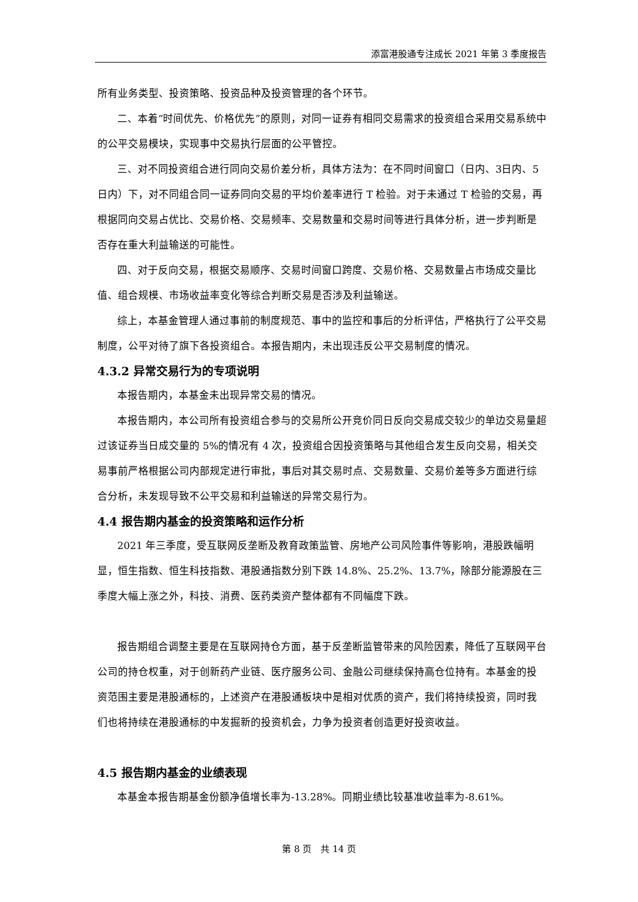添富港股通专注成长 2021 年第 3 季度报告
所有业务类型、投资策略、投资品种及投资管理的各个环节。
二、本着“时间优先、价格优先”的原则，对同一证券有相同交易需求的投资组合采用交易系统中的公平交易模块，实现事中交易执行层面的公平管控。
三、对不同投资组合进行同向交易价差分析，具体方法为：在不同时间窗口（日内、3日内、5 日内）下，对不同组合同一证券同向交易的平均价差率进行 T 检验。对于未通过 T 检验的交易，再根据同向交易占优比、交易价格、交易频率、交易数量和交易时间等进行具体分析，进一步判断是否存在重大利益输送的可能性。
四、对于反向交易，根据交易顺序、交易时间窗口跨度、交易价格、交易数量占市场成交量比值、组合规模、市场收益率变化等综合判断交易是否涉及利益输送。
综上，本基金管理人通过事前的制度规范、事中的监控和事后的分析评估，严格执行了公平交易制度，公平对待了旗下各投资组合。本报告期内，未出现违反公平交易制度的情况。
4.3.2 异常交易行为的专项说明
本报告期内，本基金未出现异常交易的情况。
本报告期内，本公司所有投资组合参与的交易所公开竞价同日反向交易成交较少的单边交易量超过该证券当日成交量的 5%的情况有 4 次，投资组合因投资策略与其他组合发生反向交易，相关交易事前严格根据公司内部规定进行审批，事后对其交易时点、交易数量、交易价差等多方面进行综合分析，未发现导致不公平交易和利益输送的异常交易行为。
4.4 报告期内基金的投资策略和运作分析
2021 年三季度，受互联网反垄断及教育政策监管、房地产公司风险事件等影响，港股跌幅明显，恒生指数、恒生科技指数、港股通指数分别下跌 14.8%、25.2%、13.7%，除部分能源股在三季度大幅上涨之外，科技、消费、医药类资产整体都有不同幅度下跌。
报告期组合调整主要是在互联网持仓方面，基于反垄断监管带来的风险因素，降低了互联网平台公司的持仓权重，对于创新药产业链、医疗服务公司、金融公司继续保持高仓位持有。本基金的投资范围主要是港股通标的，上述资产在港股通板块中是相对优质的资产，我们将持续投资，同时我们也将持续在港股通标的中发掘新的投资机会，力争为投资者创造更好投资收益。
4.5 报告期内基金的业绩表现
本基金本报告期基金份额净值增长率为-13.28%。同期业绩比较基准收益率为-8.61%。
第 8 页　共 14 页